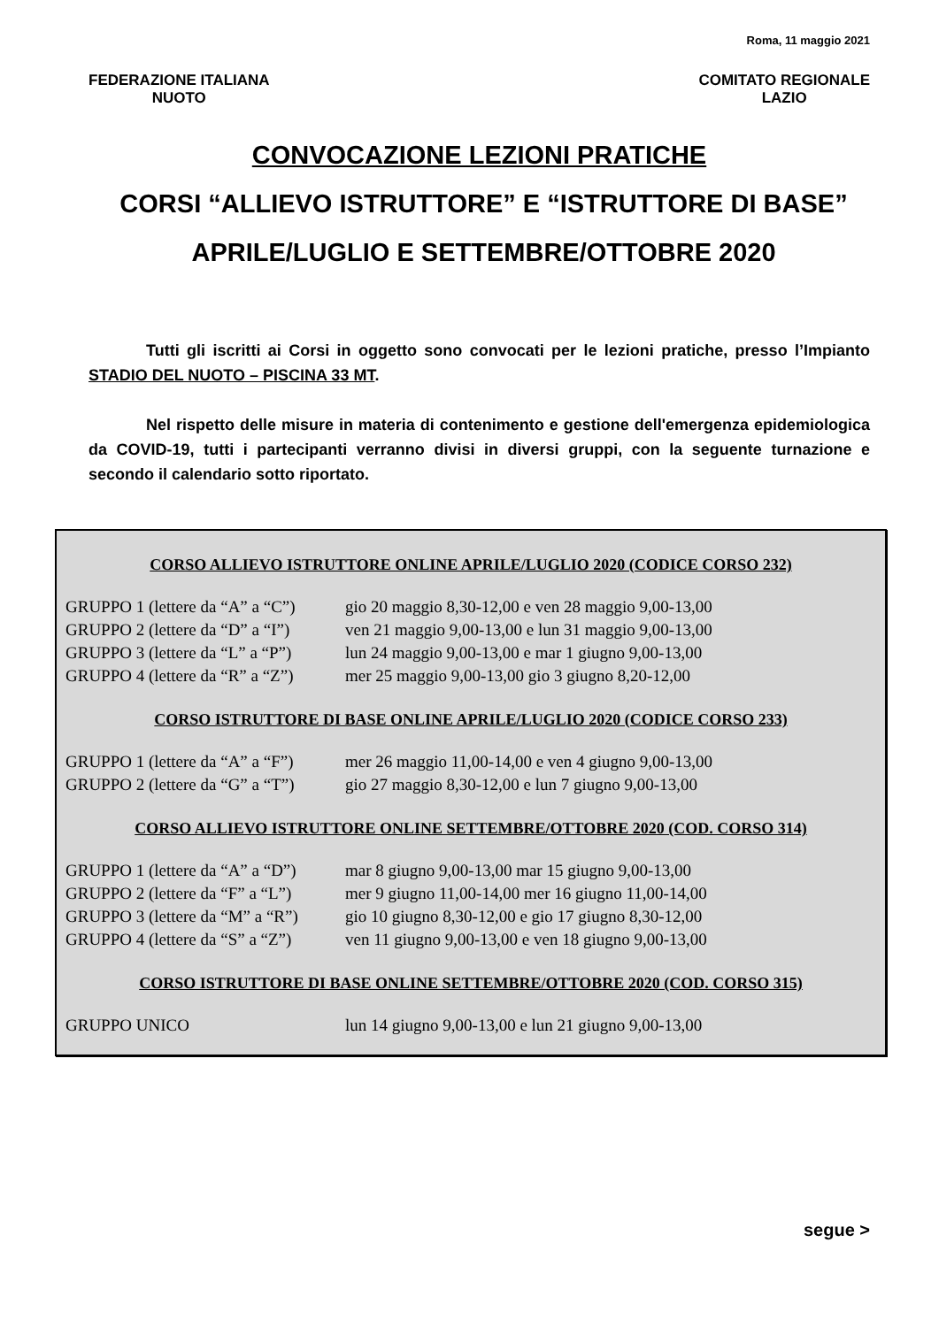Roma, 11 maggio 2021
FEDERAZIONE ITALIANA
NUOTO
COMITATO REGIONALE
LAZIO
CONVOCAZIONE LEZIONI PRATICHE
CORSI “ALLIEVO ISTRUTTORE” E “ISTRUTTORE DI BASE”
APRILE/LUGLIO E SETTEMBRE/OTTOBRE 2020
Tutti gli iscritti ai Corsi in oggetto sono convocati per le lezioni pratiche, presso l’Impianto STADIO DEL NUOTO – PISCINA 33 MT.
Nel rispetto delle misure in materia di contenimento e gestione dell'emergenza epidemiologica da COVID-19, tutti i partecipanti verranno divisi in diversi gruppi, con la seguente turnazione e secondo il calendario sotto riportato.
CORSO ALLIEVO ISTRUTTORE ONLINE APRILE/LUGLIO 2020 (CODICE CORSO 232)
| GRUPPO 1 (lettere da “A” a “C”) | gio 20 maggio 8,30-12,00 e ven 28 maggio 9,00-13,00 |
| GRUPPO 2 (lettere da “D” a “I”) | ven 21 maggio 9,00-13,00 e lun 31 maggio 9,00-13,00 |
| GRUPPO 3 (lettere da “L” a “P”) | lun 24 maggio 9,00-13,00 e mar 1 giugno 9,00-13,00 |
| GRUPPO 4 (lettere da “R” a “Z”) | mer 25 maggio 9,00-13,00 gio 3 giugno 8,20-12,00 |
CORSO ISTRUTTORE DI BASE ONLINE APRILE/LUGLIO 2020 (CODICE CORSO 233)
| GRUPPO 1 (lettere da “A” a “F”) | mer 26 maggio 11,00-14,00 e ven 4 giugno 9,00-13,00 |
| GRUPPO 2 (lettere da “G” a “T”) | gio 27 maggio 8,30-12,00 e lun 7 giugno 9,00-13,00 |
CORSO ALLIEVO ISTRUTTORE ONLINE SETTEMBRE/OTTOBRE 2020 (COD. CORSO 314)
| GRUPPO 1 (lettere da “A” a “D”) | mar 8 giugno 9,00-13,00 mar 15 giugno 9,00-13,00 |
| GRUPPO 2 (lettere da “F” a “L”) | mer 9 giugno 11,00-14,00 mer 16 giugno 11,00-14,00 |
| GRUPPO 3 (lettere da “M” a “R”) | gio 10 giugno 8,30-12,00 e gio 17 giugno 8,30-12,00 |
| GRUPPO 4 (lettere da “S” a “Z”) | ven 11 giugno 9,00-13,00 e ven 18 giugno 9,00-13,00 |
CORSO ISTRUTTORE DI BASE ONLINE SETTEMBRE/OTTOBRE 2020 (COD. CORSO 315)
| GRUPPO UNICO | lun 14 giugno 9,00-13,00 e lun 21 giugno 9,00-13,00 |
segue >